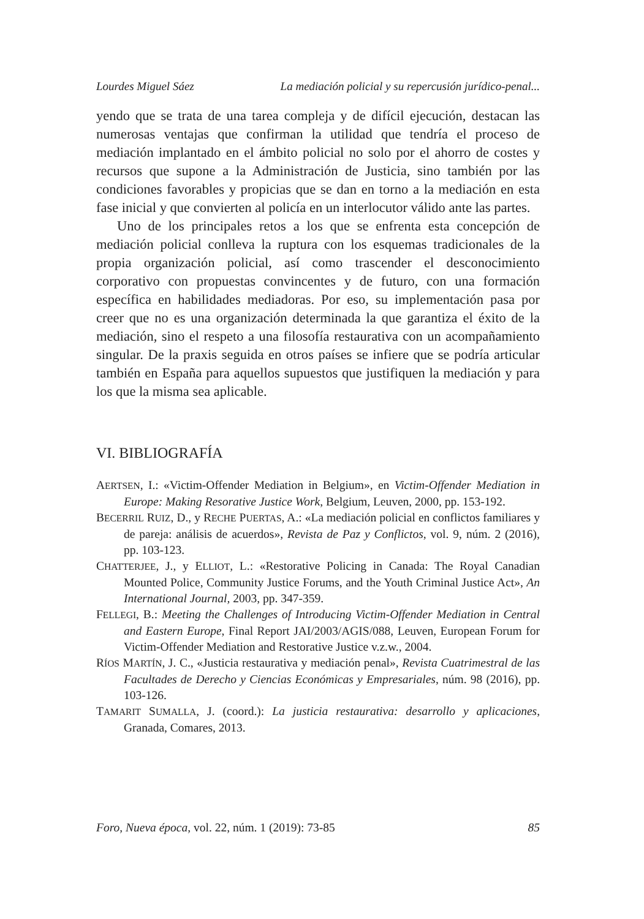Lourdes Miguel Sáez La mediación policial y su repercusión jurídico-penal...
yendo que se trata de una tarea compleja y de difícil ejecución, destacan las numerosas ventajas que confirman la utilidad que tendría el proceso de mediación implantado en el ámbito policial no solo por el ahorro de costes y recursos que supone a la Administración de Justicia, sino también por las condiciones favorables y propicias que se dan en torno a la mediación en esta fase inicial y que convierten al policía en un interlocutor válido ante las partes.
Uno de los principales retos a los que se enfrenta esta concepción de mediación policial conlleva la ruptura con los esquemas tradicionales de la propia organización policial, así como trascender el desconocimiento corporativo con propuestas convincentes y de futuro, con una formación específica en habilidades mediadoras. Por eso, su implementación pasa por creer que no es una organización determinada la que garantiza el éxito de la mediación, sino el respeto a una filosofía restaurativa con un acompañamiento singular. De la praxis seguida en otros países se infiere que se podría articular también en España para aquellos supuestos que justifiquen la mediación y para los que la misma sea aplicable.
VI. BIBLIOGRAFÍA
AERTSEN, I.: «Victim-Offender Mediation in Belgium», en Victim-Offender Mediation in Europe: Making Resorative Justice Work, Belgium, Leuven, 2000, pp. 153-192.
BECERRIL RUIZ, D., y RECHE PUERTAS, A.: «La mediación policial en conflictos familiares y de pareja: análisis de acuerdos», Revista de Paz y Conflictos, vol. 9, núm. 2 (2016), pp. 103-123.
CHATTERJEE, J., y ELLIOT, L.: «Restorative Policing in Canada: The Royal Canadian Mounted Police, Community Justice Forums, and the Youth Criminal Justice Act», An International Journal, 2003, pp. 347-359.
FELLEGI, B.: Meeting the Challenges of Introducing Victim-Offender Mediation in Central and Eastern Europe, Final Report JAI/2003/AGIS/088, Leuven, European Forum for Victim-Offender Mediation and Restorative Justice v.z.w., 2004.
RÍOS MARTÍN, J. C., «Justicia restaurativa y mediación penal», Revista Cuatrimestral de las Facultades de Derecho y Ciencias Económicas y Empresariales, núm. 98 (2016), pp. 103-126.
TAMARIT SUMALLA, J. (coord.): La justicia restaurativa: desarrollo y aplicaciones, Granada, Comares, 2013.
Foro, Nueva época, vol. 22, núm. 1 (2019): 73-85 85